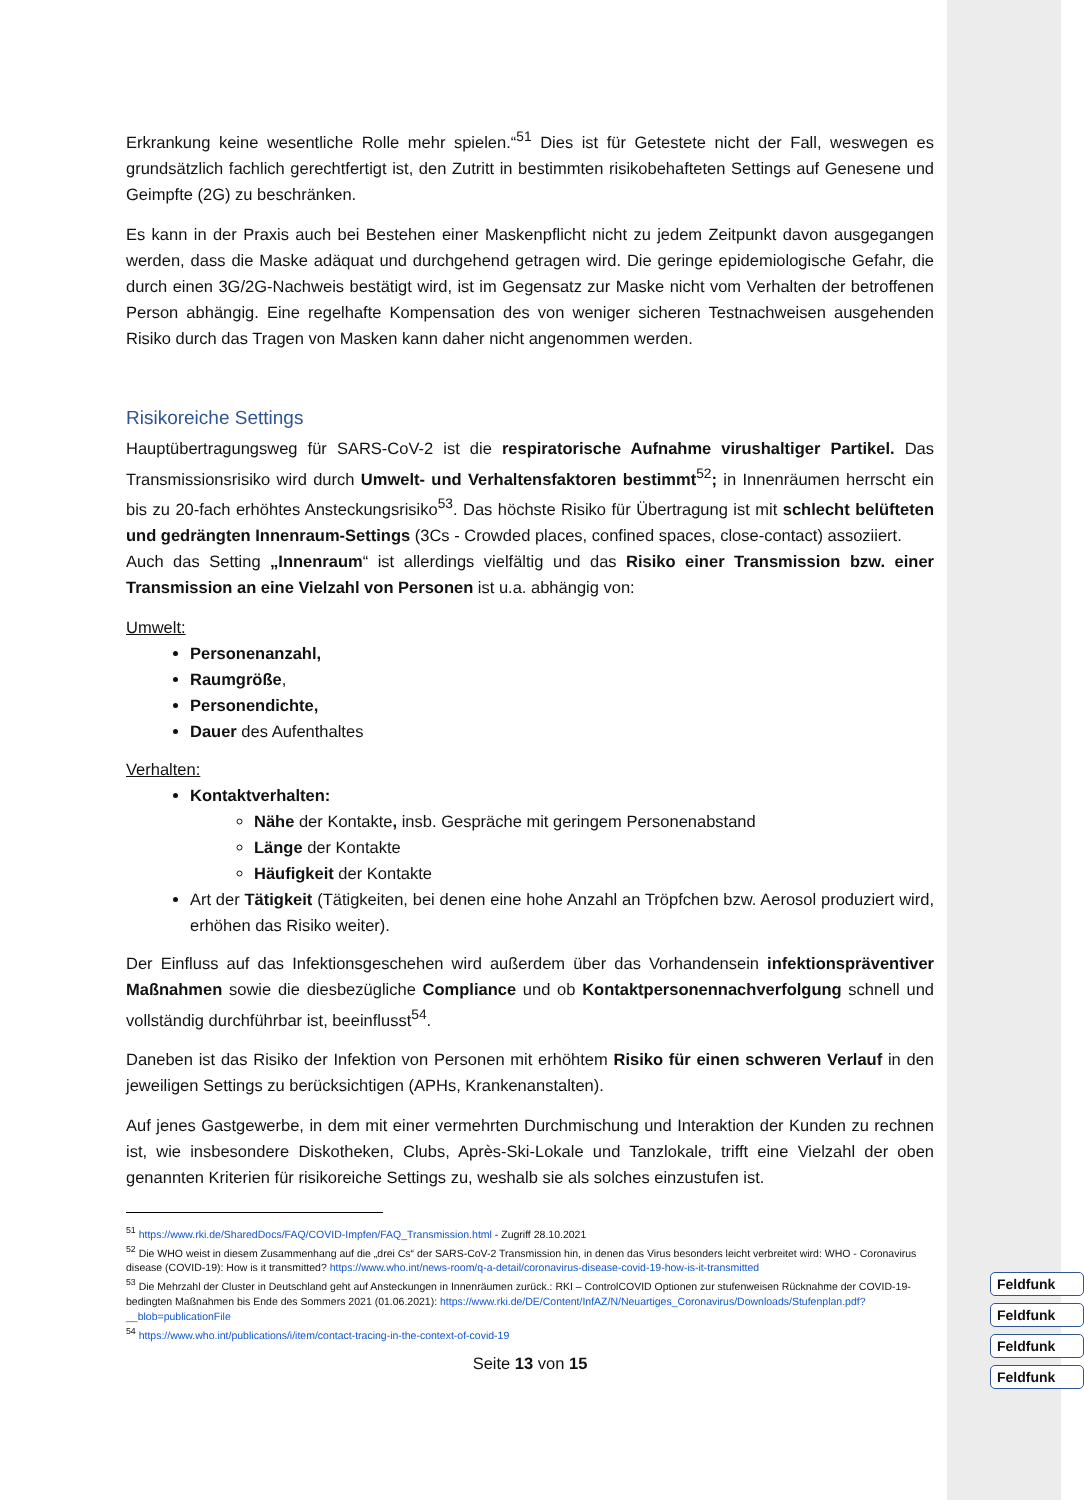Feldfunk
Feldfunk
Feldfunk
Feldfunk
Erkrankung keine wesentliche Rolle mehr spielen.“<sup>51</sup> Dies ist für Getestete nicht der Fall, weswegen es grundsätzlich fachlich gerechtfertigt ist, den Zutritt in bestimmten risikobehafteten Settings auf Genesene und Geimpfte (2G) zu beschränken.
Es kann in der Praxis auch bei Bestehen einer Maskenpflicht nicht zu jedem Zeitpunkt davon ausgegangen werden, dass die Maske adäquat und durchgehend getragen wird. Die geringe epidemiologische Gefahr, die durch einen 3G/2G-Nachweis bestätigt wird, ist im Gegensatz zur Maske nicht vom Verhalten der betroffenen Person abhängig. Eine regelhafte Kompensation des von weniger sicheren Testnachweisen ausgehenden Risiko durch das Tragen von Masken kann daher nicht angenommen werden.
Risikoreiche Settings
Hauptübertragungsweg für SARS-CoV-2 ist die respiratorische Aufnahme virushaltiger Partikel. Das Transmissionsrisiko wird durch Umwelt- und Verhaltensfaktoren bestimmt<sup>52</sup>; in Innenräumen herrscht ein bis zu 20-fach erhöhtes Ansteckungsrisiko<sup>53</sup>. Das höchste Risiko für Übertragung ist mit schlecht belüfteten und gedrängten Innenraum-Settings (3Cs - Crowded places, confined spaces, close-contact) assoziiert.
Auch das Setting „Innenraum“ ist allerdings vielfältig und das Risiko einer Transmission bzw. einer Transmission an eine Vielzahl von Personen ist u.a. abhängig von:
Umwelt:
Personenanzahl,
Raumgröße,
Personendichte,
Dauer des Aufenthaltes
Verhalten:
Kontaktverhalten:
Nähe der Kontakte, insb. Gespräche mit geringem Personenabstand
Länge der Kontakte
Häufigkeit der Kontakte
Art der Tätigkeit (Tätigkeiten, bei denen eine hohe Anzahl an Tröpfchen bzw. Aerosol produziert wird, erhöhen das Risiko weiter).
Der Einfluss auf das Infektionsgeschehen wird außerdem über das Vorhandensein infektionspräventiver Maßnahmen sowie die diesbezügliche Compliance und ob Kontaktpersonennachverfolgung schnell und vollständig durchführbar ist, beeinflusst<sup>54</sup>.
Daneben ist das Risiko der Infektion von Personen mit erhöhtem Risiko für einen schweren Verlauf in den jeweiligen Settings zu berücksichtigen (APHs, Krankenanstalten).
Auf jenes Gastgewerbe, in dem mit einer vermehrten Durchmischung und Interaktion der Kunden zu rechnen ist, wie insbesondere Diskotheken, Clubs, Après-Ski-Lokale und Tanzlokale, trifft eine Vielzahl der oben genannten Kriterien für risikoreiche Settings zu, weshalb sie als solches einzustufen ist.
<sup>51</sup> https://www.rki.de/SharedDocs/FAQ/COVID-Impfen/FAQ_Transmission.html - Zugriff 28.10.2021
<sup>52</sup> Die WHO weist in diesem Zusammenhang auf die „drei Cs“ der SARS-CoV-2 Transmission hin, in denen das Virus besonders leicht verbreitet wird: WHO - Coronavirus disease (COVID-19): How is it transmitted? https://www.who.int/news-room/q-a-detail/coronavirus-disease-covid-19-how-is-it-transmitted
<sup>53</sup> Die Mehrzahl der Cluster in Deutschland geht auf Ansteckungen in Innenräumen zurück.: RKI – ControlCOVID Optionen zur stufenweisen Rücknahme der COVID-19-bedingten Maßnahmen bis Ende des Sommers 2021 (01.06.2021): https://www.rki.de/DE/Content/InfAZ/N/Neuartiges_Coronavirus/Downloads/Stufenplan.pdf?__blob=publicationFile
<sup>54</sup> https://www.who.int/publications/i/item/contact-tracing-in-the-context-of-covid-19
Seite 13 von 15